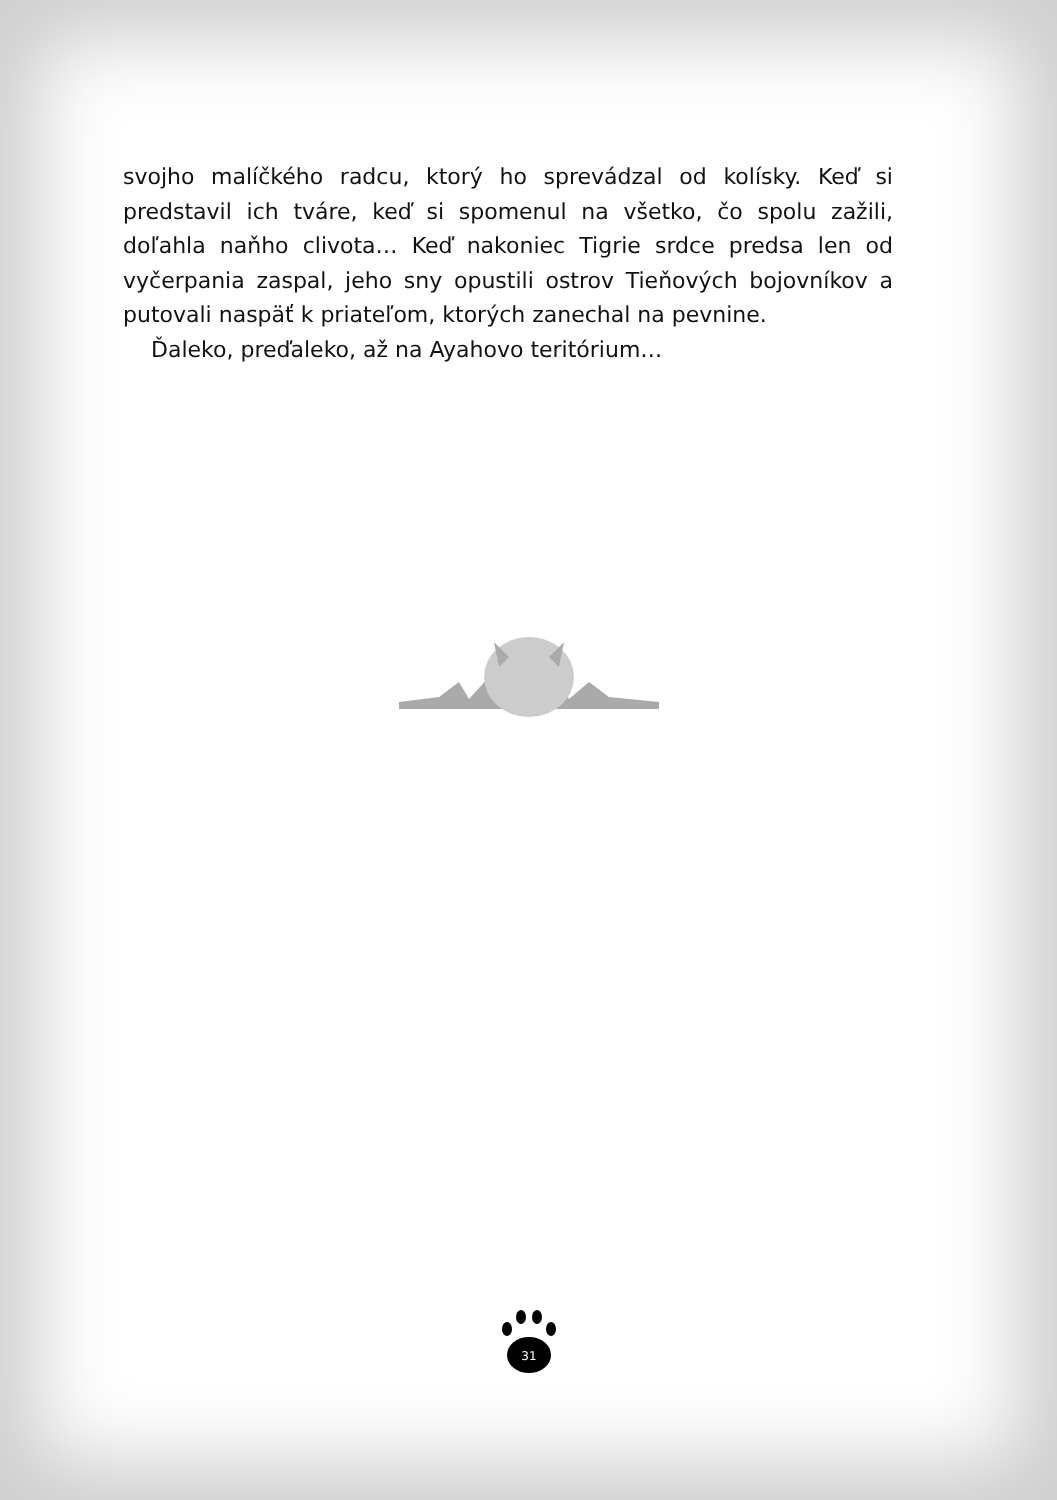svojho malíčkého radcu, ktorý ho sprevádzal od kolísky. Keď si predstavil ich tváre, keď si spomenul na všetko, čo spolu zažili, doľahla naňho clivota… Keď nakoniec Tigrie srdce predsa len od vyčerpania zaspal, jeho sny opustili ostrov Tieňových bojovníkov a putovali naspäť k priateľom, ktorých zanechal na pevnine.
Ďaleko, preďaleko, až na Ayahovo teritórium…
31